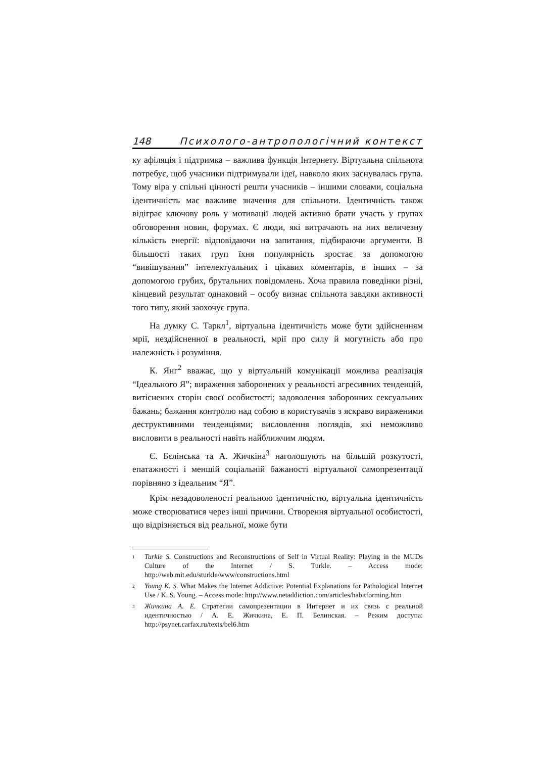148 Психолого-антропологічний контекст
ку афіляція і підтримка – важлива функція Інтернету. Віртуальна спільнота потребує, щоб учасники підтримували ідеї, навколо яких заснувалась група. Тому віра у спільні цінності решти учасників – іншими словами, соціальна ідентичність має важливе значення для спільноти. Ідентичність також відіграє ключову роль у мотивації людей активно брати участь у групах обговорення новин, форумах. Є люди, які витрачають на них величезну кількість енергії: відповідаючи на запитання, підбираючи аргументи. В більшості таких груп їхня популярність зростає за допомогою “вивішування” інтелектуальних і цікавих коментарів, в інших – за допомогою грубих, брутальних повідомлень. Хоча правила поведінки різні, кінцевий результат однаковий – особу визнає спільнота завдяки активності того типу, який заохочує група.
На думку С. Таркл<sup>1</sup>, віртуальна ідентичність може бути здійсненням мрії, нездійсненної в реальності, мрії про силу й могутність або про належність і розуміння.
К. Янг<sup>2</sup> вважає, що у віртуальній комунікації можлива реалізація “Ідеального Я”; вираження заборонених у реальності агресивних тенденцій, витіснених сторін своєї особистості; задоволення заборонних сексуальних бажань; бажання контролю над собою в користувачів з яскраво вираженими деструктивними тенденціями; висловлення поглядів, які неможливо висловити в реальності навіть найближчим людям.
Є. Бєлінська та А. Жичкіна<sup>3</sup> наголошують на більшій розкутості, епатажності і меншій соціальній бажаності віртуальної самопрезентації порівняно з ідеальним “Я”.
Крім незадоволеності реальною ідентичністю, віртуальна ідентичність може створюватися через інші причини. Створення віртуальної особистості, що відрізняється від реальної, може бути
<sup>1</sup> Turkle S. Constructions and Reconstructions of Self in Virtual Reality: Playing in the MUDs Culture of the Internet / S. Turkle. – Access mode: http://web.mit.edu/sturkle/www/constructions.html
<sup>2</sup> Young K. S. What Makes the Internet Addictive: Potential Explanations for Pathological Internet Use / K. S. Young. – Access mode: http://www.netaddiction.com/articles/habitforming.htm
<sup>3</sup> Жичкина А. Е. Стратегии самопрезентации в Интернет и их связь с реальной идентичностью / А. Е. Жичкина, Е. П. Белинская. – Режим доступа: http://psynet.carfax.ru/texts/bel6.htm